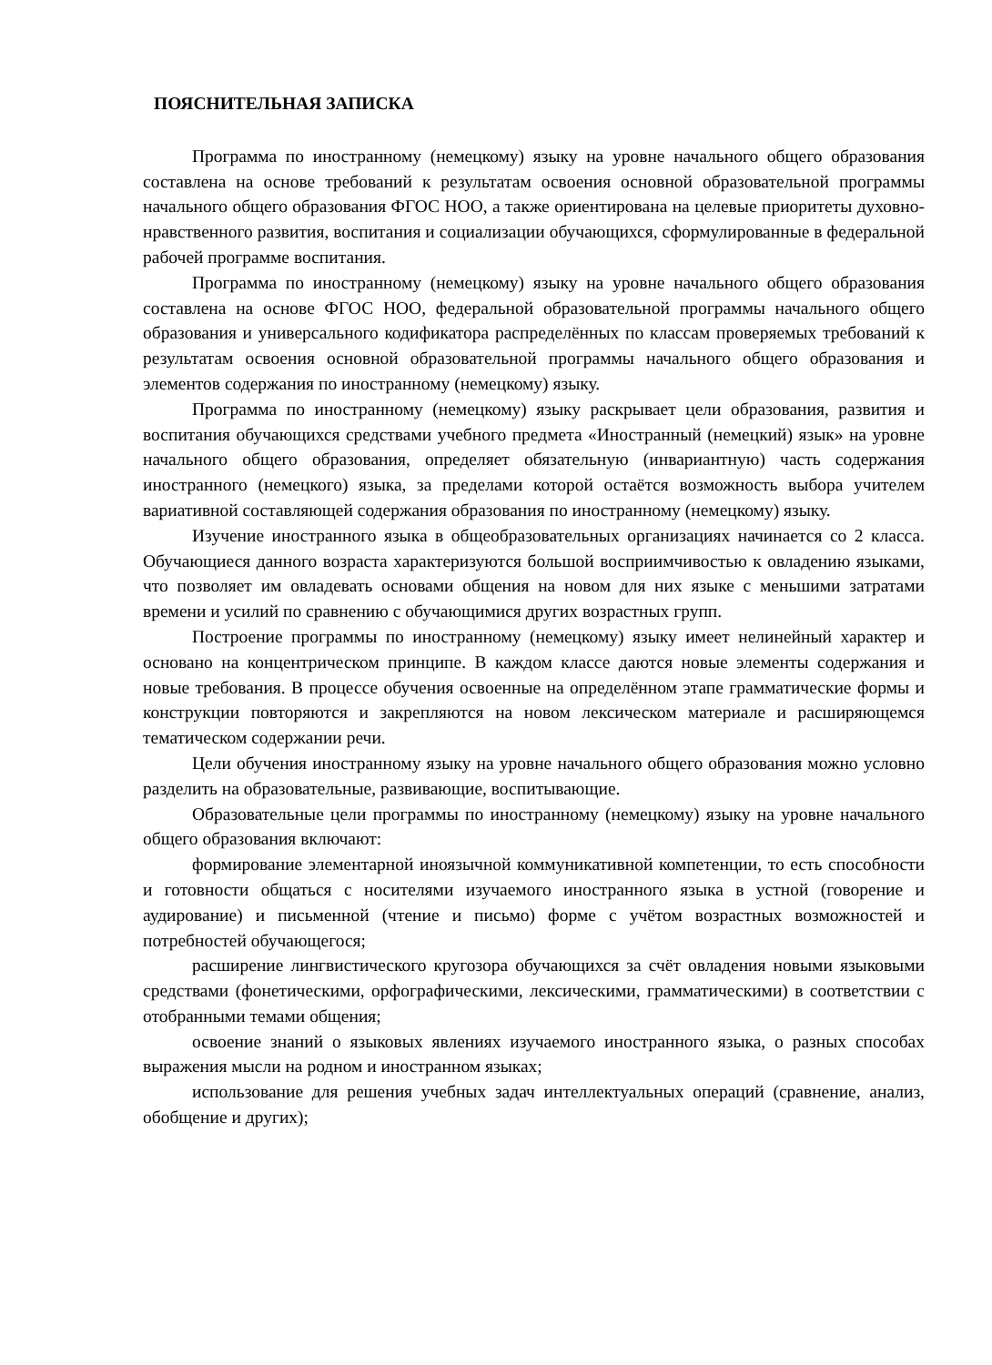ПОЯСНИТЕЛЬНАЯ ЗАПИСКА
Программа по иностранному (немецкому) языку на уровне начального общего образования составлена на основе требований к результатам освоения основной образовательной программы начального общего образования ФГОС НОО, а также ориентирована на целевые приоритеты духовно-нравственного развития, воспитания и социализации обучающихся, сформулированные в федеральной рабочей программе воспитания.
Программа по иностранному (немецкому) языку на уровне начального общего образования составлена на основе ФГОС НОО, федеральной образовательной программы начального общего образования и универсального кодификатора распределённых по классам проверяемых требований к результатам освоения основной образовательной программы начального общего образования и элементов содержания по иностранному (немецкому) языку.
Программа по иностранному (немецкому) языку раскрывает цели образования, развития и воспитания обучающихся средствами учебного предмета «Иностранный (немецкий) язык» на уровне начального общего образования, определяет обязательную (инвариантную) часть содержания иностранного (немецкого) языка, за пределами которой остаётся возможность выбора учителем вариативной составляющей содержания образования по иностранному (немецкому) языку.
Изучение иностранного языка в общеобразовательных организациях начинается со 2 класса. Обучающиеся данного возраста характеризуются большой восприимчивостью к овладению языками, что позволяет им овладевать основами общения на новом для них языке с меньшими затратами времени и усилий по сравнению с обучающимися других возрастных групп.
Построение программы по иностранному (немецкому) языку имеет нелинейный характер и основано на концентрическом принципе. В каждом классе даются новые элементы содержания и новые требования. В процессе обучения освоенные на определённом этапе грамматические формы и конструкции повторяются и закрепляются на новом лексическом материале и расширяющемся тематическом содержании речи.
Цели обучения иностранному языку на уровне начального общего образования можно условно разделить на образовательные, развивающие, воспитывающие.
Образовательные цели программы по иностранному (немецкому) языку на уровне начального общего образования включают:
формирование элементарной иноязычной коммуникативной компетенции, то есть способности и готовности общаться с носителями изучаемого иностранного языка в устной (говорение и аудирование) и письменной (чтение и письмо) форме с учётом возрастных возможностей и потребностей обучающегося;
расширение лингвистического кругозора обучающихся за счёт овладения новыми языковыми средствами (фонетическими, орфографическими, лексическими, грамматическими) в соответствии с отобранными темами общения;
освоение знаний о языковых явлениях изучаемого иностранного языка, о разных способах выражения мысли на родном и иностранном языках;
использование для решения учебных задач интеллектуальных операций (сравнение, анализ, обобщение и других);